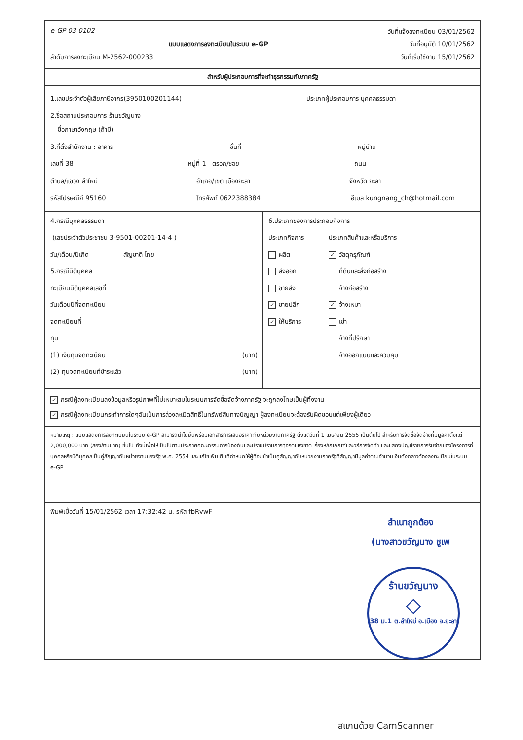e-GP 03-0102 วันที่แจ้งลงทะเบียน 03/01/2562
แบบแสดงการลงทะเบียนในระบบ e-GP วันที่อนุมัติ 10/01/2562
ลำดับการลงทะเบียน M-2562-000233 วันที่เริ่มใช้งาน 15/01/2562
สำหรับผู้ประกอบการที่จะทำธุรกรรมกับภาครัฐ
1.เลขประจำตัวผู้เสียภาษีอากร(3950100201144) ประเภทผู้ประกอบการ บุคคลธรรมดา
2.ชื่อสถานประกอบการ ร้านขวัญนาง
ชื่อภาษาอังกฤษ (ถ้ามี)
3.ที่ตั้งสำนักงาน : อาคาร ชั้นที่ หมู่บ้าน
เลขที่ 38 หมู่ที่ 1 ตรอก/ซอย ถนน
ตำบล/แขวง ลำใหม่ อำเภอ/เขต เมืองยะลา จังหวัด ยะลา
รหัสไปรษณีย์ 95160 โทรศัพท์ 0622388384 อีเมล kungnang_ch@hotmail.com
4.กรณีบุคคลธรรมดา
(เลขประจำตัวประชาชน 3-9501-00201-14-4 )
วัน/เดือน/ปีเกิด สัญชาติ ไทย
5.กรณีนิติบุคคล
ทะเบียนนิติบุคคลเลขที่
วันเดือนปีที่จดทะเบียน
จดทะเบียนที่
ทุน
(1) เงินทุนจดทะเบียน (บาท)
(2) ทุนจดทะเบียนที่ชำระแล้ว (บาท)
6.ประเภทของการประกอบกิจการ
ประเภทกิจการ
ผลิต
ส่งออก
ขายส่ง
✓ ขายปลีก
✓ ให้บริการ
ประเภทสินค้าและหรือบริการ
✓ วัสดุครุภัณฑ์
ที่ดินและสิ่งก่อสร้าง
จ้างก่อสร้าง
✓ จ้างเหมา
เช่า
จ้างที่ปรึกษา
จ้างออกแบบและควบคุม
✓ กรณีผู้ลงทะเบียนลงข้อมูลหรือรูปภาพที่ไม่เหมาะสมในระบบการจัดซื้อจัดจ้างภาครัฐ จะถูกลงโทษเป็นผู้ทิ้งงาน
✓ กรณีผู้ลงทะเบียนกระทำการใดๆอันเป็นการล่วงละเมิดสิทธิ์ในทรัพย์สินทางปัญญา ผู้ลงทะเบียนจะต้องรับผิดชอบแต่เพียงผู้เดียว
หมายเหตุ : แบบแสดงการลงทะเบียนในระบบ e-GP สามารถนำไปยื่นพร้อมเอกสารการเสนอราคา กับหน่วยงานภาครัฐ ตั้งแต่วันที่ 1 เมษายน 2555 เป็นต้นไป สำหรับการจัดซื้อจัดจ้างที่มีมูลค่าตั้งแต่ 2,000,000 บาท (สองล้านบาท) ขึ้นไป ทั้งนี้เพื่อให้เป็นไปตามประกาศคณะกรรมการป้องกันและปราบปรามการทุจริตแห่งชาติ เรื่องหลักเกณฑ์และวิธีการจัดทำ และแสดงบัญชีรายการรับจ่ายของโครงการที่บุคคลหรือนิติบุคคลเป็นคู่สัญญากับหน่วยงานของรัฐ พ.ศ. 2554 และแก้ไขเพิ่มเติมที่กำหนดให้ผู้ที่จะเข้าเป็นคู่สัญญากับหน่วยงานภาครัฐที่สัญญามีมูลค่าตามจำนวนเงินดังกล่าวต้องลงทะเบียนในระบบ e-GP
พิมพ์เมื่อวันที่ 15/01/2562 เวลา 17:32:42 น. รหัส fbRvwF
สำเนาถูกต้อง
(นางสาวขวัญนาง ชูเพ
ร้านขวัญนาง
◇
38 ม.1 ต.ลำใหม่ อ.เมือง จ.ยะลา
สแกนด้วย CamScanner